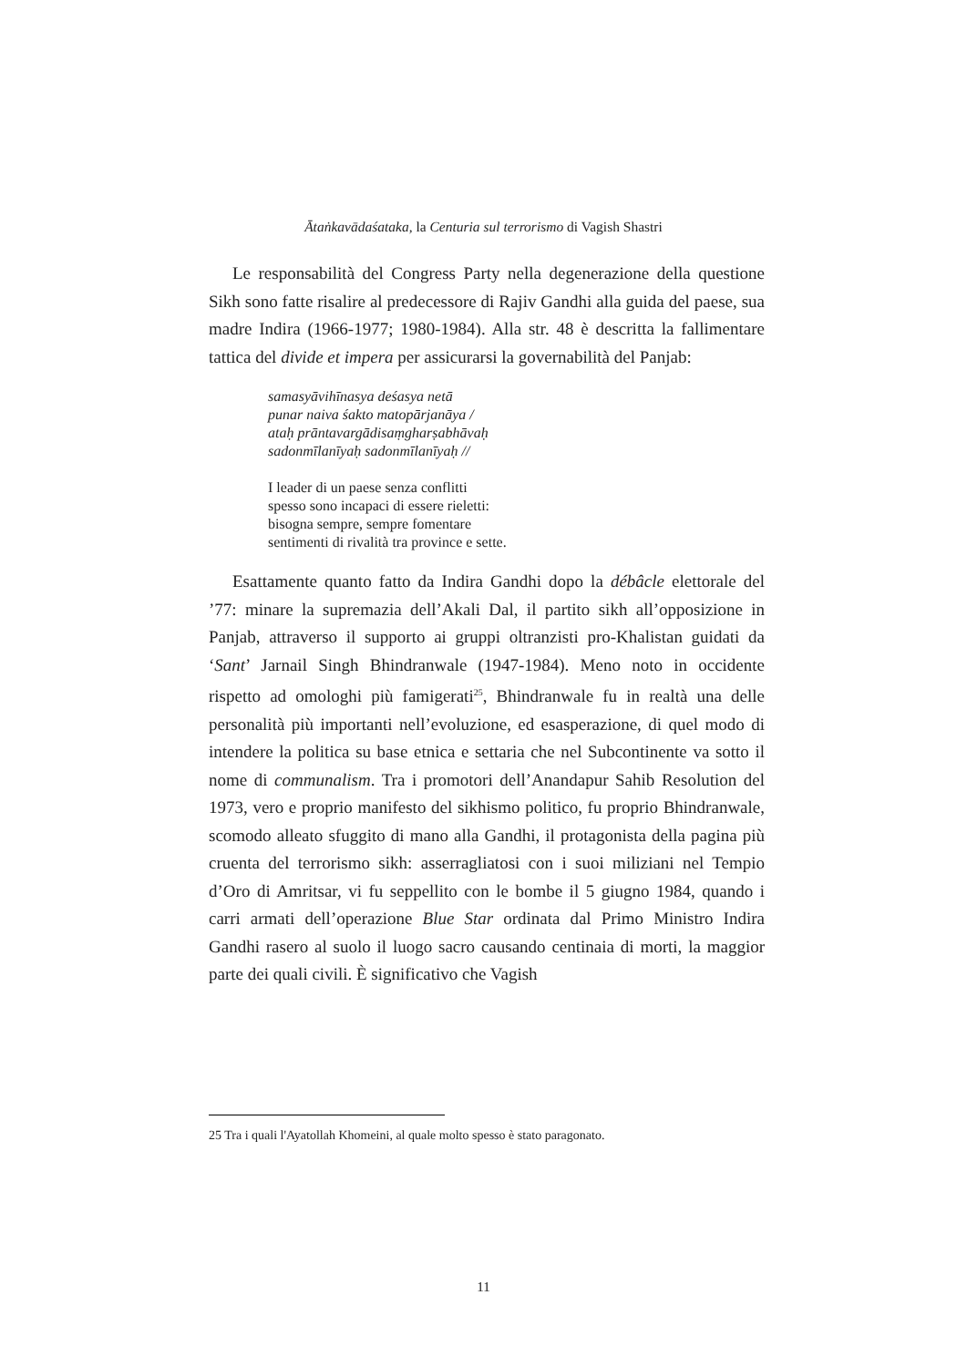Ātaṅkavādaśataka, la Centuria sul terrorismo di Vagish Shastri
Le responsabilità del Congress Party nella degenerazione della questione Sikh sono fatte risalire al predecessore di Rajiv Gandhi alla guida del paese, sua madre Indira (1966-1977; 1980-1984). Alla str. 48 è descritta la fallimentare tattica del divide et impera per assicurarsi la governabilità del Panjab:
samasyāvihīnasya deśasya netā
punar naiva śakto matopārjanāya /
ataḥ prāntavargādisaṃgharṣabhāvaḥ
sadonmīlanīyaḥ sadonmīlanīyaḥ //
I leader di un paese senza conflitti
spesso sono incapaci di essere rieletti:
bisogna sempre, sempre fomentare
sentimenti di rivalità tra province e sette.
Esattamente quanto fatto da Indira Gandhi dopo la débâcle elettorale del ’77: minare la supremazia dell’Akali Dal, il partito sikh all’opposizione in Panjab, attraverso il supporto ai gruppi oltranzisti pro-Khalistan guidati da ‘Sant’ Jarnail Singh Bhindranwale (1947-1984). Meno noto in occidente rispetto ad omologhi più famigerati<sup>25</sup>, Bhindranwale fu in realtà una delle personalità più importanti nell’evoluzione, ed esasperazione, di quel modo di intendere la politica su base etnica e settaria che nel Subcontinente va sotto il nome di communalism. Tra i promotori dell’Anandapur Sahib Resolution del 1973, vero e proprio manifesto del sikhismo politico, fu proprio Bhindranwale, scomodo alleato sfuggito di mano alla Gandhi, il protagonista della pagina più cruenta del terrorismo sikh: asserragliatosi con i suoi miliziani nel Tempio d’Oro di Amritsar, vi fu seppellito con le bombe il 5 giugno 1984, quando i carri armati dell’operazione Blue Star ordinata dal Primo Ministro Indira Gandhi rasero al suolo il luogo sacro causando centinaia di morti, la maggior parte dei quali civili. È significativo che Vagish
25 Tra i quali l'Ayatollah Khomeini, al quale molto spesso è stato paragonato.
11